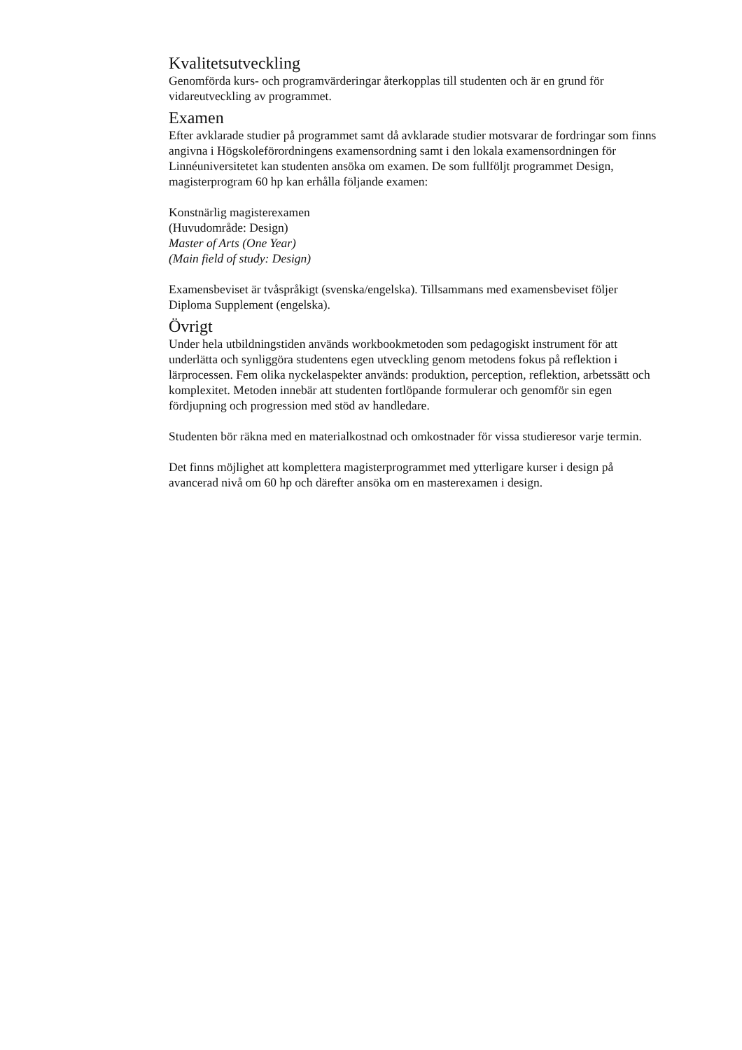Kvalitetsutveckling
Genomförda kurs- och programvärderingar återkopplas till studenten och är en grund för vidareutveckling av programmet.
Examen
Efter avklarade studier på programmet samt då avklarade studier motsvarar de fordringar som finns angivna i Högskoleförordningens examensordning samt i den lokala examensordningen för Linnéuniversitetet kan studenten ansöka om examen. De som fullföljt programmet Design, magisterprogram 60 hp kan erhålla följande examen:
Konstnärlig magisterexamen
(Huvudområde: Design)
Master of Arts (One Year)
(Main field of study: Design)
Examensbeviset är tvåspråkigt (svenska/engelska). Tillsammans med examensbeviset följer Diploma Supplement (engelska).
Övrigt
Under hela utbildningstiden används workbookmetoden som pedagogiskt instrument för att underlätta och synliggöra studentens egen utveckling genom metodens fokus på reflektion i lärprocessen. Fem olika nyckelaspekter används: produktion, perception, reflektion, arbetssätt och komplexitet. Metoden innebär att studenten fortlöpande formulerar och genomför sin egen fördjupning och progression med stöd av handledare.
Studenten bör räkna med en materialkostnad och omkostnader för vissa studieresor varje termin.
Det finns möjlighet att komplettera magisterprogrammet med ytterligare kurser i design på avancerad nivå om 60 hp och därefter ansöka om en masterexamen i design.